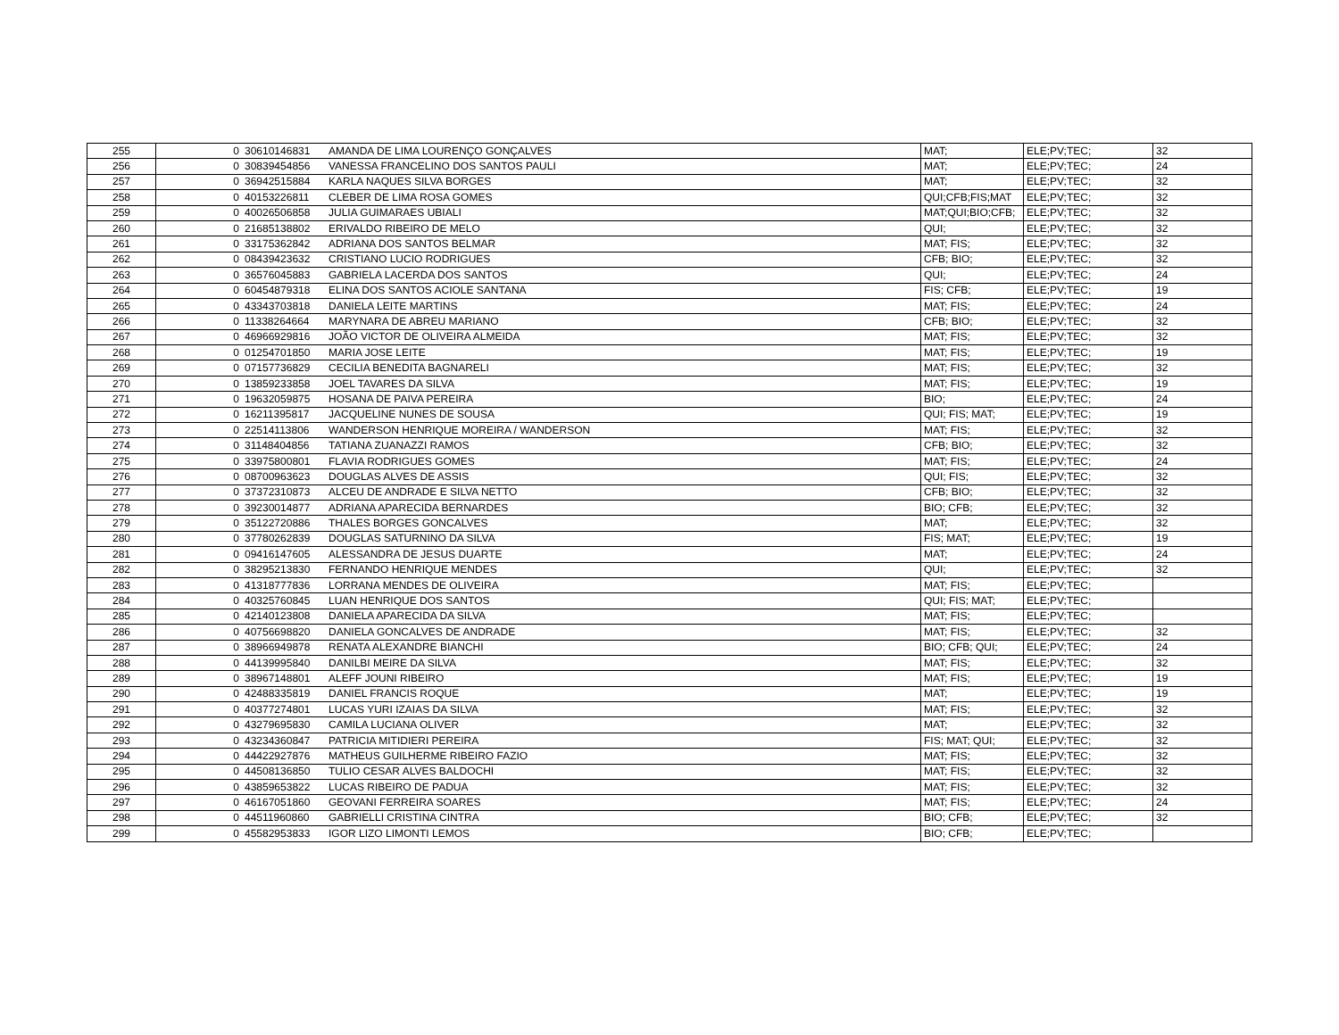| 255 | 0 | 30610146831 | AMANDA DE LIMA LOURENÇO GONÇALVES | MAT; | ELE;PV;TEC; | 32 |
| 256 | 0 | 30839454856 | VANESSA FRANCELINO DOS SANTOS PAULI | MAT; | ELE;PV;TEC; | 24 |
| 257 | 0 | 36942515884 | KARLA NAQUES SILVA BORGES | MAT; | ELE;PV;TEC; | 32 |
| 258 | 0 | 40153226811 | CLEBER DE LIMA ROSA GOMES | QUI;CFB;FIS;MAT | ELE;PV;TEC; | 32 |
| 259 | 0 | 40026506858 | JULIA GUIMARAES UBIALI | MAT;QUI;BIO;CFB; | ELE;PV;TEC; | 32 |
| 260 | 0 | 21685138802 | ERIVALDO RIBEIRO DE MELO | QUI; | ELE;PV;TEC; | 32 |
| 261 | 0 | 33175362842 | ADRIANA DOS SANTOS BELMAR | MAT; FIS; | ELE;PV;TEC; | 32 |
| 262 | 0 | 08439423632 | CRISTIANO LUCIO RODRIGUES | CFB; BIO; | ELE;PV;TEC; | 32 |
| 263 | 0 | 36576045883 | GABRIELA LACERDA DOS SANTOS | QUI; | ELE;PV;TEC; | 24 |
| 264 | 0 | 60454879318 | ELINA DOS SANTOS ACIOLE SANTANA | FIS; CFB; | ELE;PV;TEC; | 19 |
| 265 | 0 | 43343703818 | DANIELA LEITE MARTINS | MAT; FIS; | ELE;PV;TEC; | 24 |
| 266 | 0 | 11338264664 | MARYNARA DE ABREU MARIANO | CFB; BIO; | ELE;PV;TEC; | 32 |
| 267 | 0 | 46966929816 | JOÃO VICTOR DE OLIVEIRA ALMEIDA | MAT; FIS; | ELE;PV;TEC; | 32 |
| 268 | 0 | 01254701850 | MARIA JOSE LEITE | MAT; FIS; | ELE;PV;TEC; | 19 |
| 269 | 0 | 07157736829 | CECILIA BENEDITA BAGNARELI | MAT; FIS; | ELE;PV;TEC; | 32 |
| 270 | 0 | 13859233858 | JOEL TAVARES DA SILVA | MAT; FIS; | ELE;PV;TEC; | 19 |
| 271 | 0 | 19632059875 | HOSANA DE PAIVA PEREIRA | BIO; | ELE;PV;TEC; | 24 |
| 272 | 0 | 16211395817 | JACQUELINE NUNES DE SOUSA | QUI; FIS; MAT; | ELE;PV;TEC; | 19 |
| 273 | 0 | 22514113806 | WANDERSON HENRIQUE MOREIRA / WANDERSON | MAT; FIS; | ELE;PV;TEC; | 32 |
| 274 | 0 | 31148404856 | TATIANA ZUANAZZI RAMOS | CFB; BIO; | ELE;PV;TEC; | 32 |
| 275 | 0 | 33975800801 | FLAVIA RODRIGUES GOMES | MAT; FIS; | ELE;PV;TEC; | 24 |
| 276 | 0 | 08700963623 | DOUGLAS ALVES DE ASSIS | QUI; FIS; | ELE;PV;TEC; | 32 |
| 277 | 0 | 37372310873 | ALCEU DE ANDRADE E SILVA NETTO | CFB; BIO; | ELE;PV;TEC; | 32 |
| 278 | 0 | 39230014877 | ADRIANA APARECIDA BERNARDES | BIO; CFB; | ELE;PV;TEC; | 32 |
| 279 | 0 | 35122720886 | THALES BORGES GONCALVES | MAT; | ELE;PV;TEC; | 32 |
| 280 | 0 | 37780262839 | DOUGLAS SATURNINO DA SILVA | FIS; MAT; | ELE;PV;TEC; | 19 |
| 281 | 0 | 09416147605 | ALESSANDRA DE JESUS DUARTE | MAT; | ELE;PV;TEC; | 24 |
| 282 | 0 | 38295213830 | FERNANDO HENRIQUE MENDES | QUI; | ELE;PV;TEC; | 32 |
| 283 | 0 | 41318777836 | LORRANA MENDES DE OLIVEIRA | MAT; FIS; | ELE;PV;TEC; | |
| 284 | 0 | 40325760845 | LUAN HENRIQUE DOS SANTOS | QUI; FIS; MAT; | ELE;PV;TEC; | |
| 285 | 0 | 42140123808 | DANIELA APARECIDA DA SILVA | MAT; FIS; | ELE;PV;TEC; | |
| 286 | 0 | 40756698820 | DANIELA GONCALVES DE ANDRADE | MAT; FIS; | ELE;PV;TEC; | 32 |
| 287 | 0 | 38966949878 | RENATA ALEXANDRE BIANCHI | BIO; CFB; QUI; | ELE;PV;TEC; | 24 |
| 288 | 0 | 44139995840 | DANILBI MEIRE DA SILVA | MAT; FIS; | ELE;PV;TEC; | 32 |
| 289 | 0 | 38967148801 | ALEFF JOUNI RIBEIRO | MAT; FIS; | ELE;PV;TEC; | 19 |
| 290 | 0 | 42488335819 | DANIEL FRANCIS ROQUE | MAT; | ELE;PV;TEC; | 19 |
| 291 | 0 | 40377274801 | LUCAS YURI IZAIAS DA SILVA | MAT; FIS; | ELE;PV;TEC; | 32 |
| 292 | 0 | 43279695830 | CAMILA LUCIANA OLIVER | MAT; | ELE;PV;TEC; | 32 |
| 293 | 0 | 43234360847 | PATRICIA MITIDIERI PEREIRA | FIS; MAT; QUI; | ELE;PV;TEC; | 32 |
| 294 | 0 | 44422927876 | MATHEUS GUILHERME RIBEIRO FAZIO | MAT; FIS; | ELE;PV;TEC; | 32 |
| 295 | 0 | 44508136850 | TULIO CESAR ALVES BALDOCHI | MAT; FIS; | ELE;PV;TEC; | 32 |
| 296 | 0 | 43859653822 | LUCAS RIBEIRO DE PADUA | MAT; FIS; | ELE;PV;TEC; | 32 |
| 297 | 0 | 46167051860 | GEOVANI FERREIRA SOARES | MAT; FIS; | ELE;PV;TEC; | 24 |
| 298 | 0 | 44511960860 | GABRIELLI CRISTINA CINTRA | BIO; CFB; | ELE;PV;TEC; | 32 |
| 299 | 0 | 45582953833 | IGOR LIZO LIMONTI LEMOS | BIO; CFB; | ELE;PV;TEC; | |